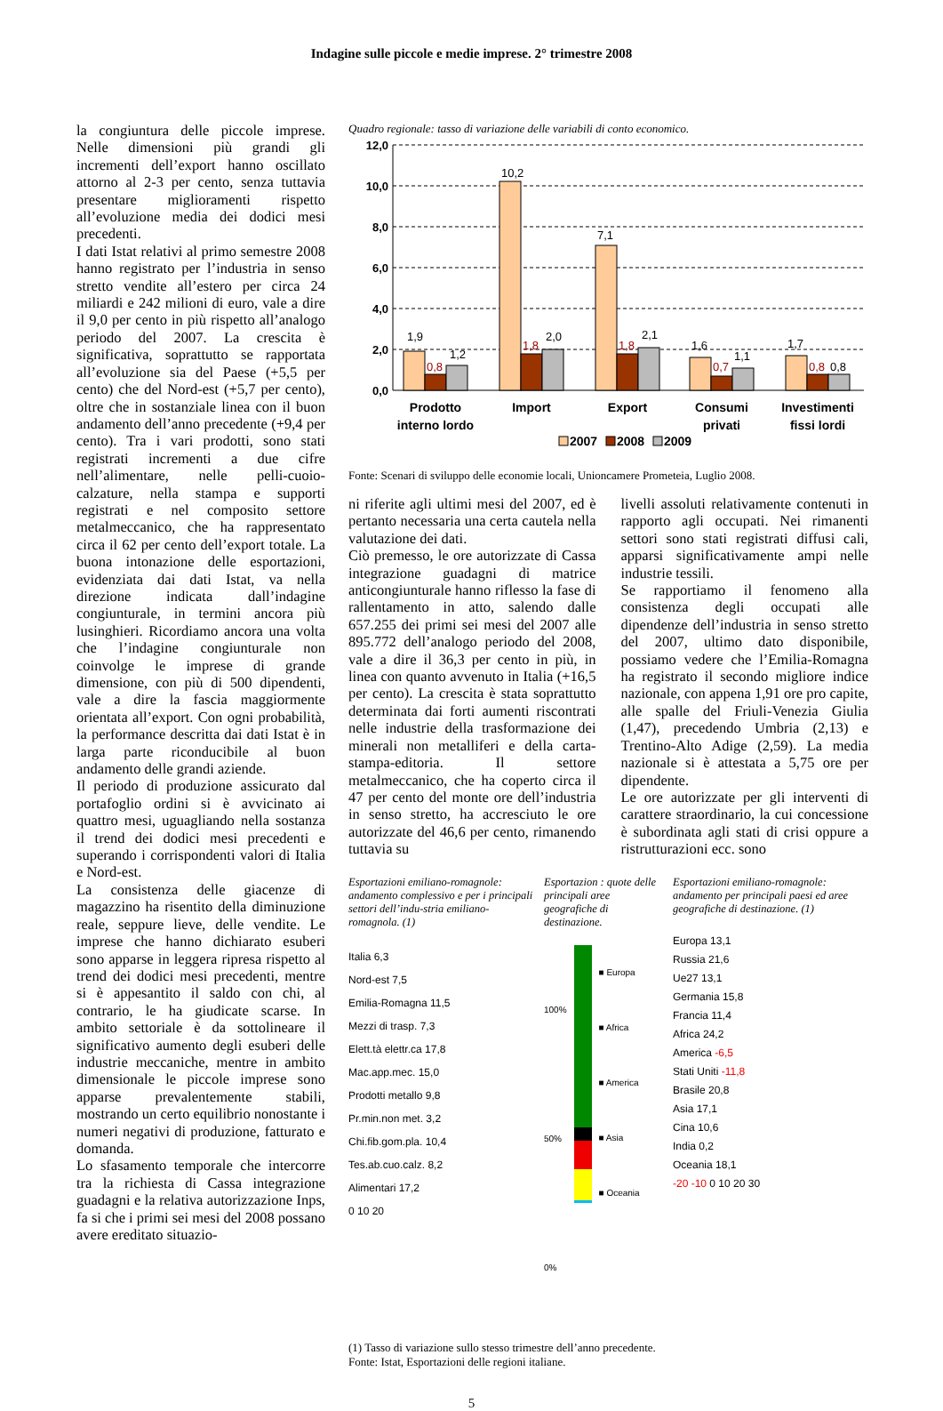Indagine sulle piccole e medie imprese. 2° trimestre 2008
la congiuntura delle piccole imprese. Nelle dimensioni più grandi gli incrementi dell’export hanno oscillato attorno al 2-3 per cento, senza tuttavia presentare miglioramenti rispetto all’evoluzione media dei dodici mesi precedenti.
I dati Istat relativi al primo semestre 2008 hanno registrato per l’industria in senso stretto vendite all’estero per circa 24 miliardi e 242 milioni di euro, vale a dire il 9,0 per cento in più rispetto all’analogo periodo del 2007. La crescita è significativa, soprattutto se rapportata all’evoluzione sia del Paese (+5,5 per cento) che del Nord-est (+5,7 per cento), oltre che in sostanziale linea con il buon andamento dell’anno precedente (+9,4 per cento). Tra i vari prodotti, sono stati registrati incrementi a due cifre nell’alimentare, nelle pelli-cuoio-calzature, nella stampa e supporti registrati e nel composito settore metalmeccanico, che ha rappresentato circa il 62 per cento dell’export totale. La buona intonazione delle esportazioni, evidenziata dai dati Istat, va nella direzione indicata dall’indagine congiunturale, in termini ancora più lusinghieri. Ricordiamo ancora una volta che l’indagine congiunturale non coinvolge le imprese di grande dimensione, con più di 500 dipendenti, vale a dire la fascia maggiormente orientata all’export. Con ogni probabilità, la performance descritta dai dati Istat è in larga parte riconducibile al buon andamento delle grandi aziende.
Il periodo di produzione assicurato dal portafoglio ordini si è avvicinato ai quattro mesi, uguagliando nella sostanza il trend dei dodici mesi precedenti e superando i corrispondenti valori di Italia e Nord-est.
La consistenza delle giacenze di magazzino ha risentito della diminuzione reale, seppure lieve, delle vendite. Le imprese che hanno dichiarato esuberi sono apparse in leggera ripresa rispetto al trend dei dodici mesi precedenti, mentre si è appesantito il saldo con chi, al contrario, le ha giudicate scarse. In ambito settoriale è da sottolineare il significativo aumento degli esuberi delle industrie meccaniche, mentre in ambito dimensionale le piccole imprese sono apparse prevalentemente stabili, mostrando un certo equilibrio nonostante i numeri negativi di produzione, fatturato e domanda.
Lo sfasamento temporale che intercorre tra la richiesta di Cassa integrazione guadagni e la relativa autorizzazione Inps, fa si che i primi sei mesi del 2008 possano avere ereditato situazio-
Quadro regionale: tasso di variazione delle variabili di conto economico.
12,0
10,0
8,0
6,0
4,0
2,0
0,0
1,9
0,8
1,2
10,2
1,8
2,0
7,1
1,8
2,1
1,6
0,7
1,1
1,7
0,8
0,8
Prodotto
interno lordo
Import
Export
Consumi
privati
Investimenti
fissi lordi
2007
2008
2009
Fonte: Scenari di sviluppo delle economie locali, Unioncamere Prometeia, Luglio 2008.
ni riferite agli ultimi mesi del 2007, ed è pertanto necessaria una certa cautela nella valutazione dei dati.
Ciò premesso, le ore autorizzate di Cassa integrazione guadagni di matrice anticongiunturale hanno riflesso la fase di rallentamento in atto, salendo dalle 657.255 dei primi sei mesi del 2007 alle 895.772 dell’analogo periodo del 2008, vale a dire il 36,3 per cento in più, in linea con quanto avvenuto in Italia (+16,5 per cento). La crescita è stata soprattutto determinata dai forti aumenti riscontrati nelle industrie della trasformazione dei minerali non metalliferi e della carta-stampa-editoria. Il settore metalmeccanico, che ha coperto circa il 47 per cento del monte ore dell’industria in senso stretto, ha accresciuto le ore autorizzate del 46,6 per cento, rimanendo tuttavia su
livelli assoluti relativamente contenuti in rapporto agli occupati. Nei rimanenti settori sono stati registrati diffusi cali, apparsi significativamente ampi nelle industrie tessili.
Se rapportiamo il fenomeno alla consistenza degli occupati alle dipendenze dell’industria in senso stretto del 2007, ultimo dato disponibile, possiamo vedere che l’Emilia-Romagna ha registrato il secondo migliore indice nazionale, con appena 1,91 ore pro capite, alle spalle del Friuli-Venezia Giulia (1,47), precedendo Umbria (2,13) e Trentino-Alto Adige (2,59). La media nazionale si è attestata a 5,75 ore per dipendente.
Le ore autorizzate per gli interventi di carattere straordinario, la cui concessione è subordinata agli stati di crisi oppure a ristrutturazioni ecc. sono
Esportazioni emiliano-romagnole: andamento complessivo e per i principali settori dell’indu-stria emiliano-romagnola. (1)
Italia 6,3
Nord-est 7,5
Emilia-Romagna 11,5
Mezzi di trasp. 7,3
Elett.tà elettr.ca 17,8
Mac.app.mec. 15,0
Prodotti metallo 9,8
Pr.min.non met. 3,2
Chi.fib.gom.pla. 10,4
Tes.ab.cuo.calz. 8,2
Alimentari 17,2
0 10 20
Esportazion : quote delle principali aree geografiche di destinazione.
100%
50%
0%
■ Europa
■ Africa
■ America
■ Asia
■ Oceania
Esportazioni emiliano-romagnole: andamento per principali paesi ed aree geografiche di destinazione. (1)
Europa 13,1
Russia 21,6
Ue27 13,1
Germania 15,8
Francia 11,4
Africa 24,2
America -6,5
Stati Uniti -11,8
Brasile 20,8
Asia 17,1
Cina 10,6
India 0,2
Oceania 18,1
-20 -10 0 10 20 30
(1) Tasso di variazione sullo stesso trimestre dell’anno precedente.
Fonte: Istat, Esportazioni delle regioni italiane.
5